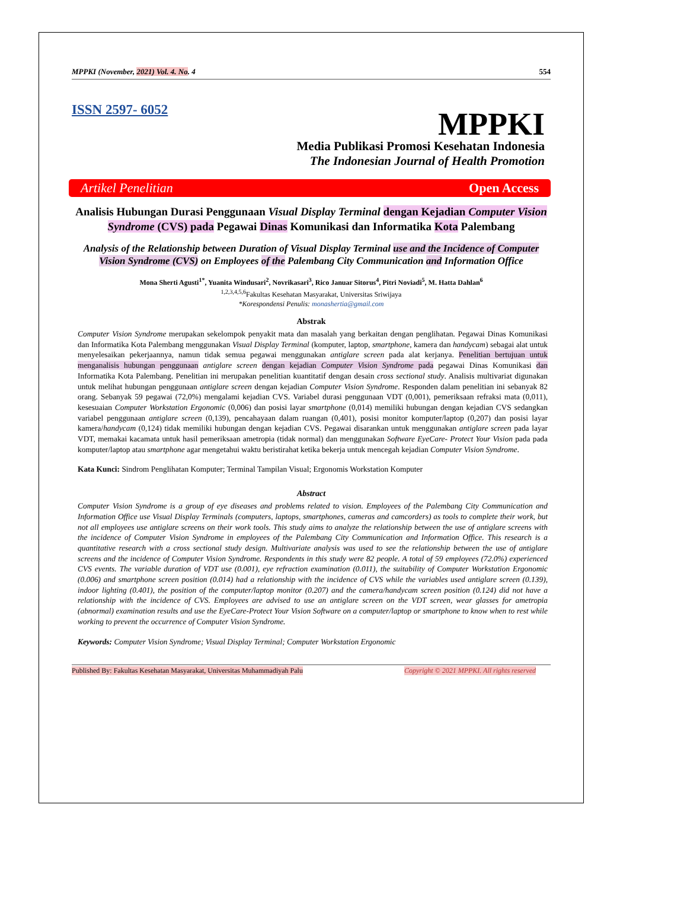MPPKI (November, 2021) Vol. 4. No. 4 554
ISSN 2597- 6052
MPPKI
Media Publikasi Promosi Kesehatan Indonesia
The Indonesian Journal of Health Promotion
Artikel Penelitian Open Access
Analisis Hubungan Durasi Penggunaan Visual Display Terminal dengan Kejadian Computer Vision Syndrome (CVS) pada Pegawai Dinas Komunikasi dan Informatika Kota Palembang
Analysis of the Relationship between Duration of Visual Display Terminal use and the Incidence of Computer Vision Syndrome (CVS) on Employees of the Palembang City Communication and Information Office
Mona Sherti Agusti<sup>1*</sup>, Yuanita Windusari<sup>2</sup>, Novrikasari<sup>3</sup>, Rico Januar Sitorus<sup>4</sup>, Pitri Noviadi<sup>5</sup>, M. Hatta Dahlan<sup>6</sup>
<sup>1,2,3,4,5,6</sup>Fakultas Kesehatan Masyarakat, Universitas Sriwijaya
*Korespondensi Penulis: monashertia@gmail.com
Abstrak
Computer Vision Syndrome merupakan sekelompok penyakit mata dan masalah yang berkaitan dengan penglihatan. Pegawai Dinas Komunikasi dan Informatika Kota Palembang menggunakan Visual Display Terminal (komputer, laptop, smartphone, kamera dan handycam) sebagai alat untuk menyelesaikan pekerjaannya, namun tidak semua pegawai menggunakan antiglare screen pada alat kerjanya. Penelitian bertujuan untuk menganalisis hubungan penggunaan antiglare screen dengan kejadian Computer Vision Syndrome pada pegawai Dinas Komunikasi dan Informatika Kota Palembang. Penelitian ini merupakan penelitian kuantitatif dengan desain cross sectional study. Analisis multivariat digunakan untuk melihat hubungan penggunaan antiglare screen dengan kejadian Computer Vision Syndrome. Responden dalam penelitian ini sebanyak 82 orang. Sebanyak 59 pegawai (72,0%) mengalami kejadian CVS. Variabel durasi penggunaan VDT (0,001), pemeriksaan refraksi mata (0,011), kesesuaian Computer Workstation Ergonomic (0,006) dan posisi layar smartphone (0,014) memiliki hubungan dengan kejadian CVS sedangkan variabel penggunaan antiglare screen (0,139), pencahayaan dalam ruangan (0,401), posisi monitor komputer/laptop (0,207) dan posisi layar kamera/handycam (0,124) tidak memiliki hubungan dengan kejadian CVS. Pegawai disarankan untuk menggunakan antiglare screen pada layar VDT, memakai kacamata untuk hasil pemeriksaan ametropia (tidak normal) dan menggunakan Software EyeCare- Protect Your Vision pada pada komputer/laptop atau smartphone agar mengetahui waktu beristirahat ketika bekerja untuk mencegah kejadian Computer Vision Syndrome.
Kata Kunci: Sindrom Penglihatan Komputer; Terminal Tampilan Visual; Ergonomis Workstation Komputer
Abstract
Computer Vision Syndrome is a group of eye diseases and problems related to vision. Employees of the Palembang City Communication and Information Office use Visual Display Terminals (computers, laptops, smartphones, cameras and camcorders) as tools to complete their work, but not all employees use antiglare screens on their work tools. This study aims to analyze the relationship between the use of antiglare screens with the incidence of Computer Vision Syndrome in employees of the Palembang City Communication and Information Office. This research is a quantitative research with a cross sectional study design. Multivariate analysis was used to see the relationship between the use of antiglare screens and the incidence of Computer Vision Syndrome. Respondents in this study were 82 people. A total of 59 employees (72.0%) experienced CVS events. The variable duration of VDT use (0.001), eye refraction examination (0.011), the suitability of Computer Workstation Ergonomic (0.006) and smartphone screen position (0.014) had a relationship with the incidence of CVS while the variables used antiglare screen (0.139), indoor lighting (0.401), the position of the computer/laptop monitor (0.207) and the camera/handycam screen position (0.124) did not have a relationship with the incidence of CVS. Employees are advised to use an antiglare screen on the VDT screen, wear glasses for ametropia (abnormal) examination results and use the EyeCare-Protect Your Vision Software on a computer/laptop or smartphone to know when to rest while working to prevent the occurrence of Computer Vision Syndrome.
Keywords: Computer Vision Syndrome; Visual Display Terminal; Computer Workstation Ergonomic
Published By: Fakultas Kesehatan Masyarakat, Universitas Muhammadiyah Palu Copyright © 2021 MPPKI. All rights reserved